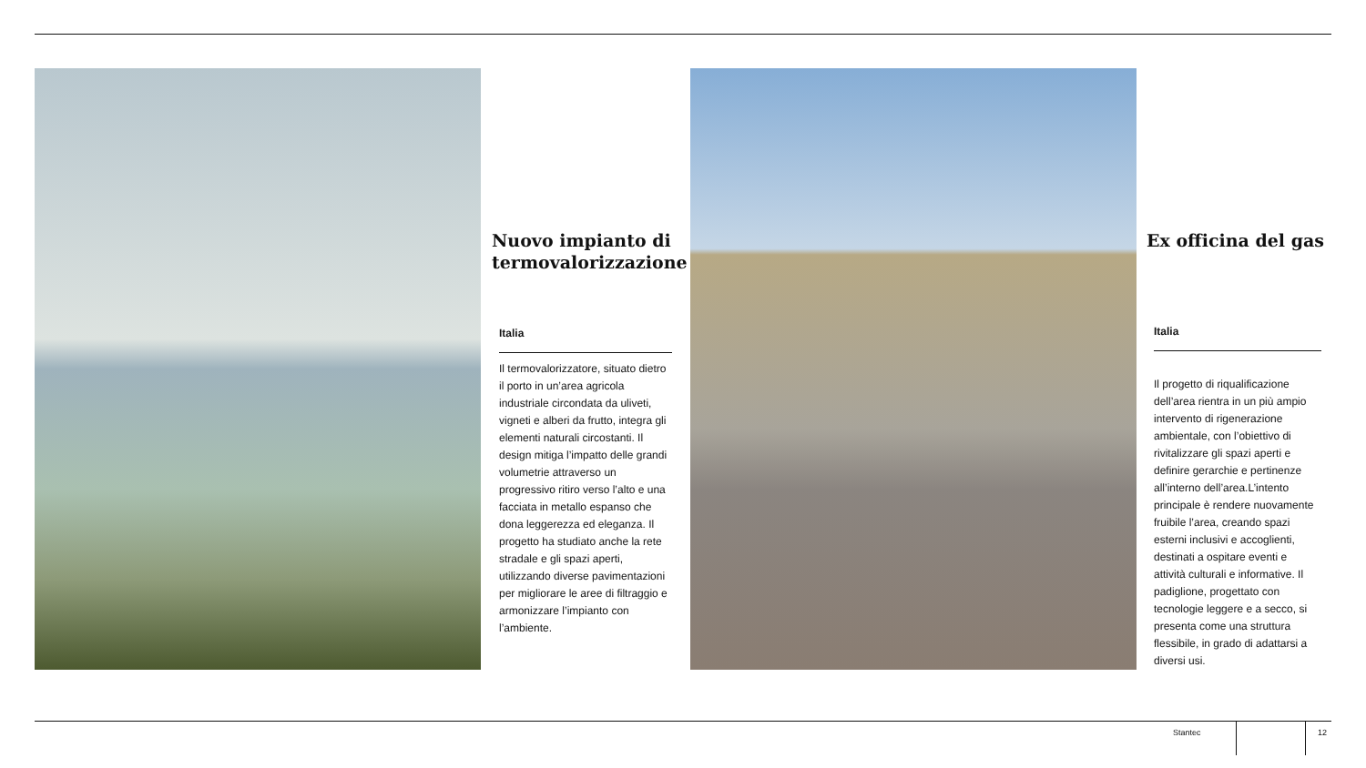Nuovo impianto di termovalorizzazione
Italia
Il termovalorizzatore, situato dietro il porto in un’area agricola industriale circondata da uliveti, vigneti e alberi da frutto, integra gli elementi naturali circostanti. Il design mitiga l’impatto delle grandi volumetrie attraverso un progressivo ritiro verso l’alto e una facciata in metallo espanso che dona leggerezza ed eleganza. Il progetto ha studiato anche la rete stradale e gli spazi aperti, utilizzando diverse pavimentazioni per migliorare le aree di filtraggio e armonizzare l’impianto con l’ambiente.
Ex officina del gas
Italia
Il progetto di riqualificazione dell’area rientra in un più ampio intervento di rigenerazione ambientale, con l’obiettivo di rivitalizzare gli spazi aperti e definire gerarchie e pertinenze all’interno dell’area.L’intento principale è rendere nuovamente fruibile l’area, creando spazi esterni inclusivi e accoglienti, destinati a ospitare eventi e attività culturali e informative. Il padiglione, progettato con tecnologie leggere e a secco, si presenta come una struttura flessibile, in grado di adattarsi a diversi usi.
Stantec 12